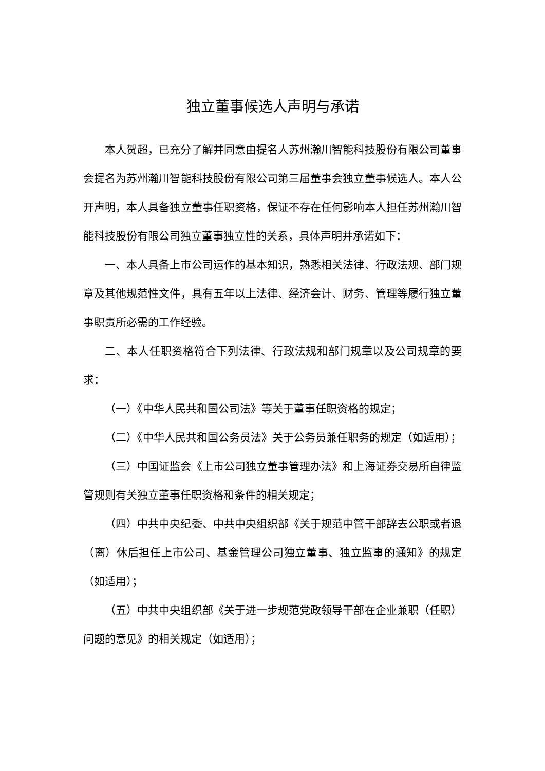独立董事候选人声明与承诺
本人贺超，已充分了解并同意由提名人苏州瀚川智能科技股份有限公司董事会提名为苏州瀚川智能科技股份有限公司第三届董事会独立董事候选人。本人公开声明，本人具备独立董事任职资格，保证不存在任何影响本人担任苏州瀚川智能科技股份有限公司独立董事独立性的关系，具体声明并承诺如下：
一、本人具备上市公司运作的基本知识，熟悉相关法律、行政法规、部门规章及其他规范性文件，具有五年以上法律、经济会计、财务、管理等履行独立董事职责所必需的工作经验。
二、本人任职资格符合下列法律、行政法规和部门规章以及公司规章的要求：
（一）《中华人民共和国公司法》等关于董事任职资格的规定；
（二）《中华人民共和国公务员法》关于公务员兼任职务的规定（如适用）；
（三）中国证监会《上市公司独立董事管理办法》和上海证券交易所自律监管规则有关独立董事任职资格和条件的相关规定；
（四）中共中央纪委、中共中央组织部《关于规范中管干部辞去公职或者退（离）休后担任上市公司、基金管理公司独立董事、独立监事的通知》的规定（如适用）；
（五）中共中央组织部《关于进一步规范党政领导干部在企业兼职（任职）问题的意见》的相关规定（如适用）；